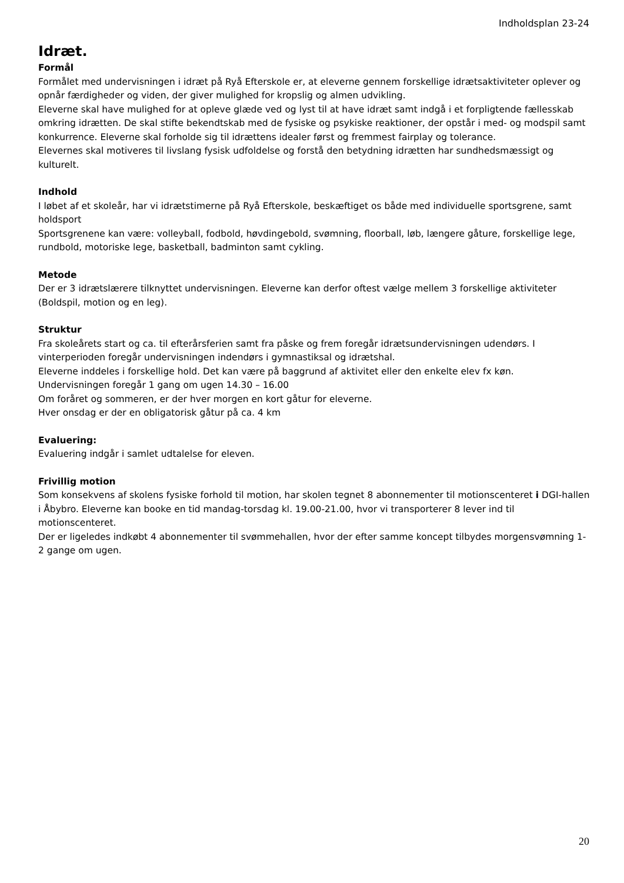Indholdsplan 23-24
Idræt.
Formål
Formålet med undervisningen i idræt på Ryå Efterskole er, at eleverne gennem forskellige idrætsaktiviteter oplever og opnår færdigheder og viden, der giver mulighed for kropslig og almen udvikling.
Eleverne skal have mulighed for at opleve glæde ved og lyst til at have idræt samt indgå i et forpligtende fællesskab omkring idrætten. De skal stifte bekendtskab med de fysiske og psykiske reaktioner, der opstår i med- og modspil samt konkurrence. Eleverne skal forholde sig til idrættens idealer først og fremmest fairplay og tolerance.
Elevernes skal motiveres til livslang fysisk udfoldelse og forstå den betydning idrætten har sundhedsmæssigt og kulturelt.
Indhold
I løbet af et skoleår, har vi idrætstimerne på Ryå Efterskole, beskæftiget os både med individuelle sportsgrene, samt holdsport
Sportsgrenene kan være: volleyball, fodbold, høvdingebold, svømning, floorball, løb, længere gåture, forskellige lege, rundbold, motoriske lege, basketball, badminton samt cykling.
Metode
Der er 3 idrætslærere tilknyttet undervisningen. Eleverne kan derfor oftest vælge mellem 3 forskellige aktiviteter (Boldspil, motion og en leg).
Struktur
Fra skoleårets start og ca. til efterårsferien samt fra påske og frem foregår idrætsundervisningen udendørs. I vinterperioden foregår undervisningen indendørs i gymnastiksal og idrætshal.
Eleverne inddeles i forskellige hold. Det kan være på baggrund af aktivitet eller den enkelte elev fx køn.
Undervisningen foregår 1 gang om ugen 14.30 – 16.00
Om foråret og sommeren, er der hver morgen en kort gåtur for eleverne.
Hver onsdag er der en obligatorisk gåtur på ca. 4 km
Evaluering:
Evaluering indgår i samlet udtalelse for eleven.
Frivillig motion
Som konsekvens af skolens fysiske forhold til motion, har skolen tegnet 8 abonnementer til motionscenteret i DGI-hallen i Åbybro. Eleverne kan booke en tid mandag-torsdag kl. 19.00-21.00, hvor vi transporterer 8 lever ind til motionscenteret.
Der er ligeledes indkøbt 4 abonnementer til svømmehallen, hvor der efter samme koncept tilbydes morgensvømning 1-2 gange om ugen.
20